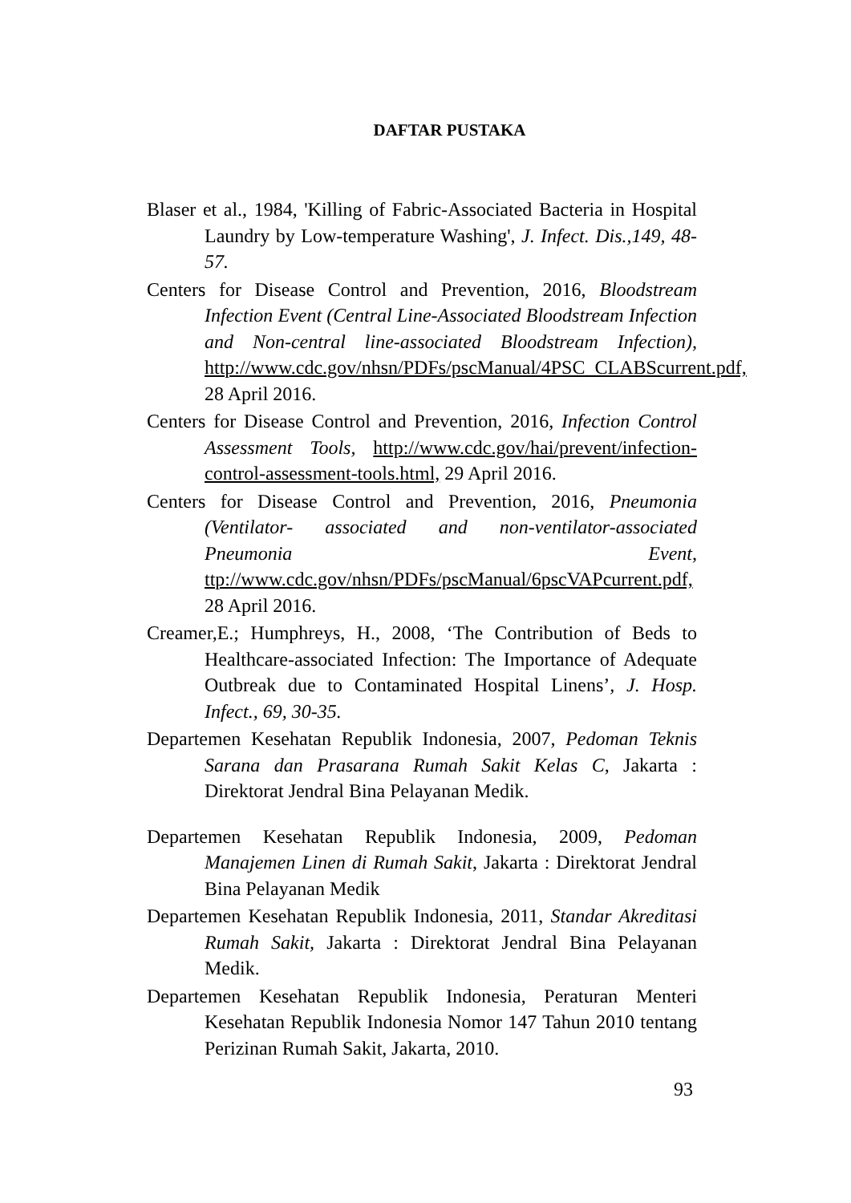DAFTAR PUSTAKA
Blaser et al., 1984, 'Killing of Fabric-Associated Bacteria in Hospital Laundry by Low-temperature Washing', J. Infect. Dis.,149, 48-57.
Centers for Disease Control and Prevention, 2016, Bloodstream Infection Event (Central Line-Associated Bloodstream Infection and Non-central line-associated Bloodstream Infection), http://www.cdc.gov/nhsn/PDFs/pscManual/4PSC_CLABScurrent.pdf, 28 April 2016.
Centers for Disease Control and Prevention, 2016, Infection Control Assessment Tools, http://www.cdc.gov/hai/prevent/infection-control-assessment-tools.html, 29 April 2016.
Centers for Disease Control and Prevention, 2016, Pneumonia (Ventilator- associated and non-ventilator-associated Pneumonia Event, ttp://www.cdc.gov/nhsn/PDFs/pscManual/6pscVAPcurrent.pdf, 28 April 2016.
Creamer,E.; Humphreys, H., 2008, ‘The Contribution of Beds to Healthcare-associated Infection: The Importance of Adequate Outbreak due to Contaminated Hospital Linens’, J. Hosp. Infect., 69, 30-35.
Departemen Kesehatan Republik Indonesia, 2007, Pedoman Teknis Sarana dan Prasarana Rumah Sakit Kelas C, Jakarta : Direktorat Jendral Bina Pelayanan Medik.
Departemen Kesehatan Republik Indonesia, 2009, Pedoman Manajemen Linen di Rumah Sakit, Jakarta : Direktorat Jendral Bina Pelayanan Medik
Departemen Kesehatan Republik Indonesia, 2011, Standar Akreditasi Rumah Sakit, Jakarta : Direktorat Jendral Bina Pelayanan Medik.
Departemen Kesehatan Republik Indonesia, Peraturan Menteri Kesehatan Republik Indonesia Nomor 147 Tahun 2010 tentang Perizinan Rumah Sakit, Jakarta, 2010.
93